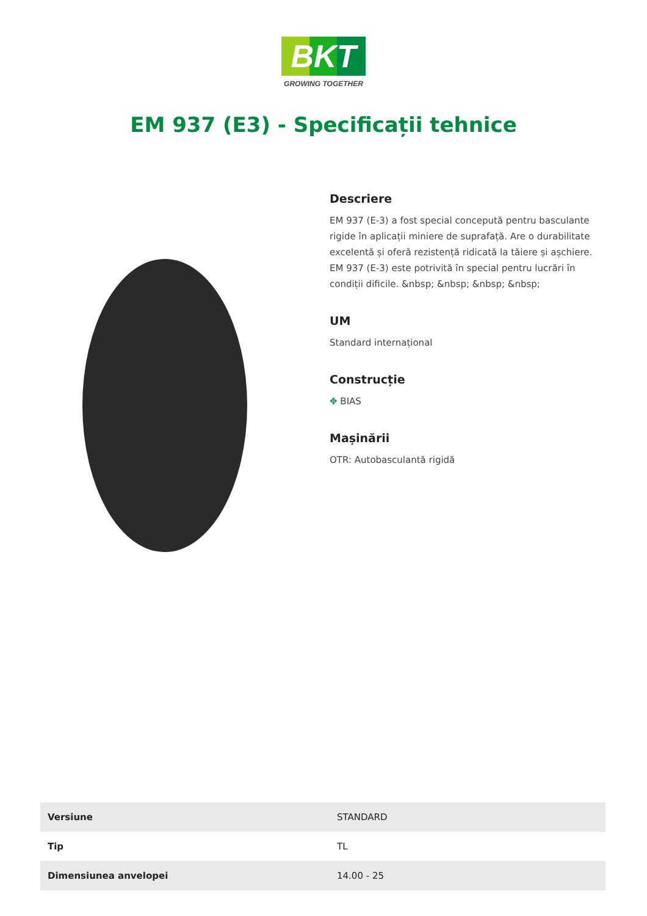BKT
GROWING TOGETHER
EM 937 (E3) - Specificații tehnice
Descriere
EM 937 (E-3) a fost special concepută pentru basculante rigide în aplicații miniere de suprafață. Are o durabilitate excelentă și oferă rezistență ridicată la tăiere și așchiere. EM 937 (E-3) este potrivită în special pentru lucrări în condiții dificile. &nbsp; &nbsp; &nbsp; &nbsp;
UM
Standard internațional
Construcție
✥ BIAS
Mașinării
OTR: Autobasculantă rigidă
| Versiune | STANDARD |
| Tip | TL |
| Dimensiunea anvelopei | 14.00 - 25 |